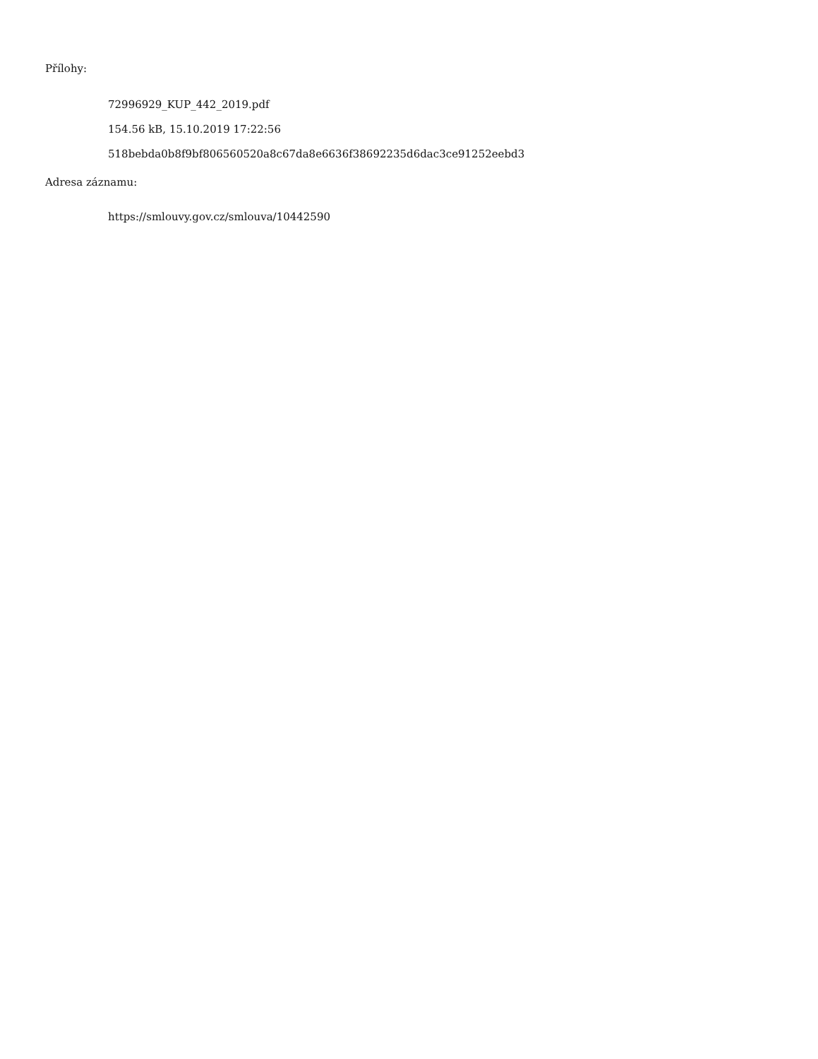Přílohy:
72996929_KUP_442_2019.pdf
154.56 kB, 15.10.2019 17:22:56
518bebda0b8f9bf806560520a8c67da8e6636f38692235d6dac3ce91252eebd3
Adresa záznamu:
https://smlouvy.gov.cz/smlouva/10442590